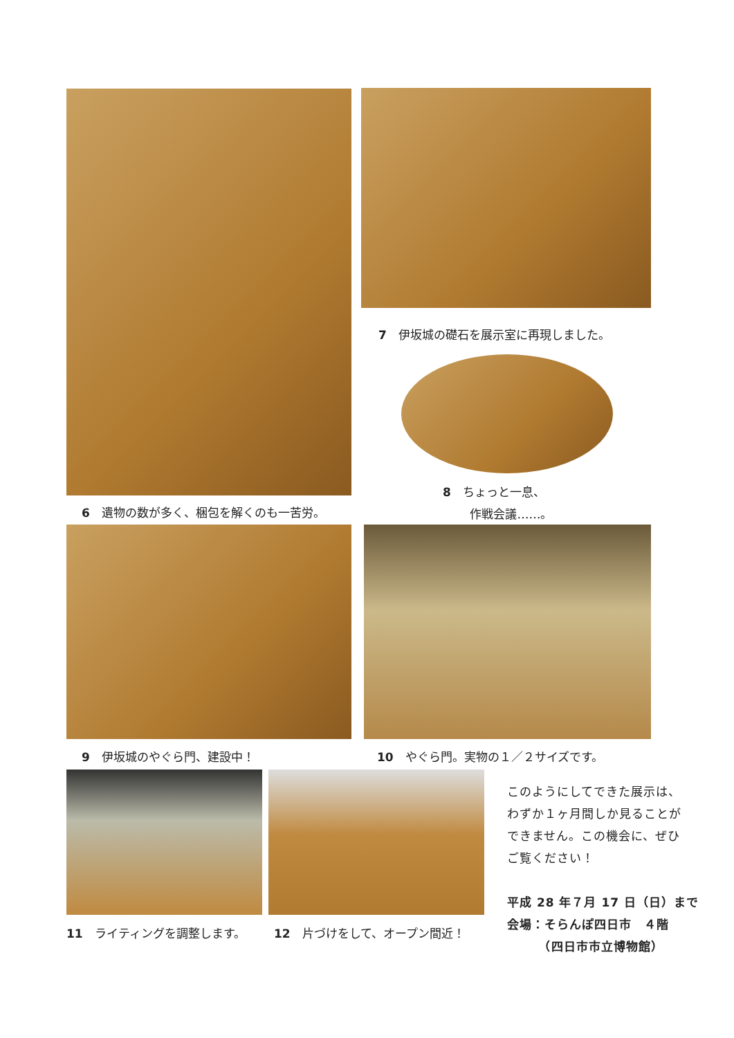7　伊坂城の礎石を展示室に再現しました。
8　ちょっと一息、
　　 作戦会議……。
6　遺物の数が多く、梱包を解くのも一苦労。
9　伊坂城のやぐら門、建設中！ 10　やぐら門。実物の１／２サイズです。
11　ライティングを調整します。 12　片づけをして、オープン間近！
このようにしてできた展示は、
わずか１ヶ月間しか見ることが
できません。この機会に、ぜひ
ご覧ください！
平成 28 年７月 17 日（日）まで
会場：そらんぽ四日市　４階
　　　（四日市市立博物館）